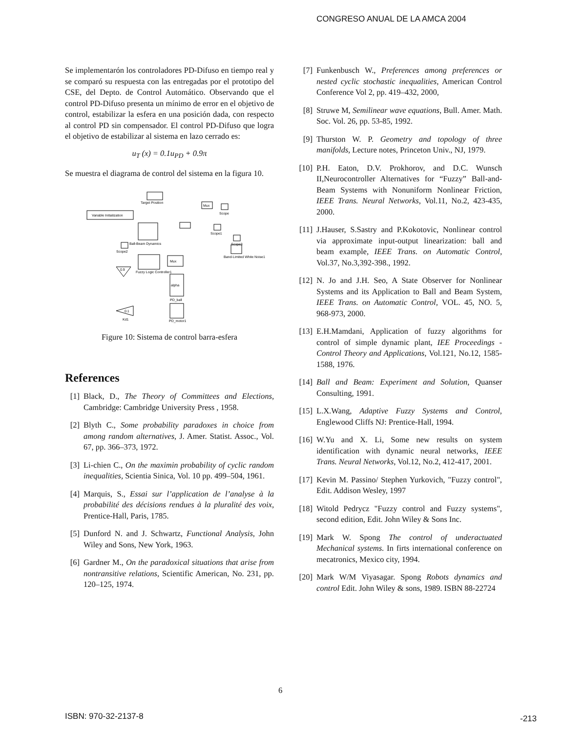CONGRESO ANUAL DE LA AMCA 2004
Se implementarón los controladores PD-Difuso en tiempo real y se comparó su respuesta con las entregadas por el prototipo del CSE, del Depto. de Control Automático. Observando que el control PD-Difuso presenta un mínimo de error en el objetivo de control, estabilizar la esfera en una posición dada, con respecto al control PD sin compensador. El control PD-Difuso que logra el objetivo de estabilizar al sistema en lazo cerrado es:
u<sub>T</sub> (x) = 0.1u<sub>PD</sub> + 0.9π
Se muestra el diagrama de control del sistema en la figura 10.
Target Position
Variable Initialization
Mux
Scope
Ball-Beam Dynamics
Scope1
Scope3
Scope2
Fuzzy Logic Controller1
Mux
Band-Limited White Noise1
0.9
alpha
PD_ball
PD_motor1
0.1
Kd1
Figure 10: Sistema de control barra-esfera
References
[1] Black, D., The Theory of Committees and Elections, Cambridge: Cambridge University Press , 1958.
[2] Blyth C., Some probability paradoxes in choice from among random alternatives, J. Amer. Statist. Assoc., Vol. 67, pp. 366–373, 1972.
[3] Li-chien C., On the maximin probability of cyclic random inequalities, Scientia Sinica, Vol. 10 pp. 499–504, 1961.
[4] Marquis, S., Essai sur l’application de l’analyse à la probabilité des décisions rendues à la pluralité des voix, Prentice-Hall, Paris, 1785.
[5] Dunford N. and J. Schwartz, Functional Analysis, John Wiley and Sons, New York, 1963.
[6] Gardner M., On the paradoxical situations that arise from nontransitive relations, Scientific American, No. 231, pp. 120–125, 1974.
[7] Funkenbusch W., Preferences among preferences or nested cyclic stochastic inequalities, American Control Conference Vol 2, pp. 419–432, 2000,
[8] Struwe M, Semilinear wave equations, Bull. Amer. Math. Soc. Vol. 26, pp. 53-85, 1992.
[9] Thurston W. P. Geometry and topology of three manifolds, Lecture notes, Princeton Univ., NJ, 1979.
[10] P.H. Eaton, D.V. Prokhorov, and D.C. Wunsch II,Neurocontroller Alternatives for “Fuzzy” Ball-and-Beam Systems with Nonuniform Nonlinear Friction, IEEE Trans. Neural Networks, Vol.11, No.2, 423-435, 2000.
[11] J.Hauser, S.Sastry and P.Kokotovic, Nonlinear control via approximate input-output linearization: ball and beam example, IEEE Trans. on Automatic Control, Vol.37, No.3,392-398., 1992.
[12] N. Jo and J.H. Seo, A State Observer for Nonlinear Systems and its Application to Ball and Beam System, IEEE Trans. on Automatic Control, VOL. 45, NO. 5, 968-973, 2000.
[13] E.H.Mamdani, Application of fuzzy algorithms for control of simple dynamic plant, IEE Proceedings - Control Theory and Applications, Vol.121, No.12, 1585-1588, 1976.
[14] Ball and Beam: Experiment and Solution, Quanser Consulting, 1991.
[15] L.X.Wang, Adaptive Fuzzy Systems and Control, Englewood Cliffs NJ: Prentice-Hall, 1994.
[16] W.Yu and X. Li, Some new results on system identification with dynamic neural networks, IEEE Trans. Neural Networks, Vol.12, No.2, 412-417, 2001.
[17] Kevin M. Passino/ Stephen Yurkovich, "Fuzzy control", Edit. Addison Wesley, 1997
[18] Witold Pedrycz "Fuzzy control and Fuzzy systems", second edition, Edit. John Wiley & Sons Inc.
[19] Mark W. Spong The control of underactuated Mechanical systems. In firts international conference on mecatronics, Mexico city, 1994.
[20] Mark W/M Viyasagar. Spong Robots dynamics and control Edit. John Wiley & sons, 1989. ISBN 88-22724
6
ISBN: 970-32-2137-8 -213